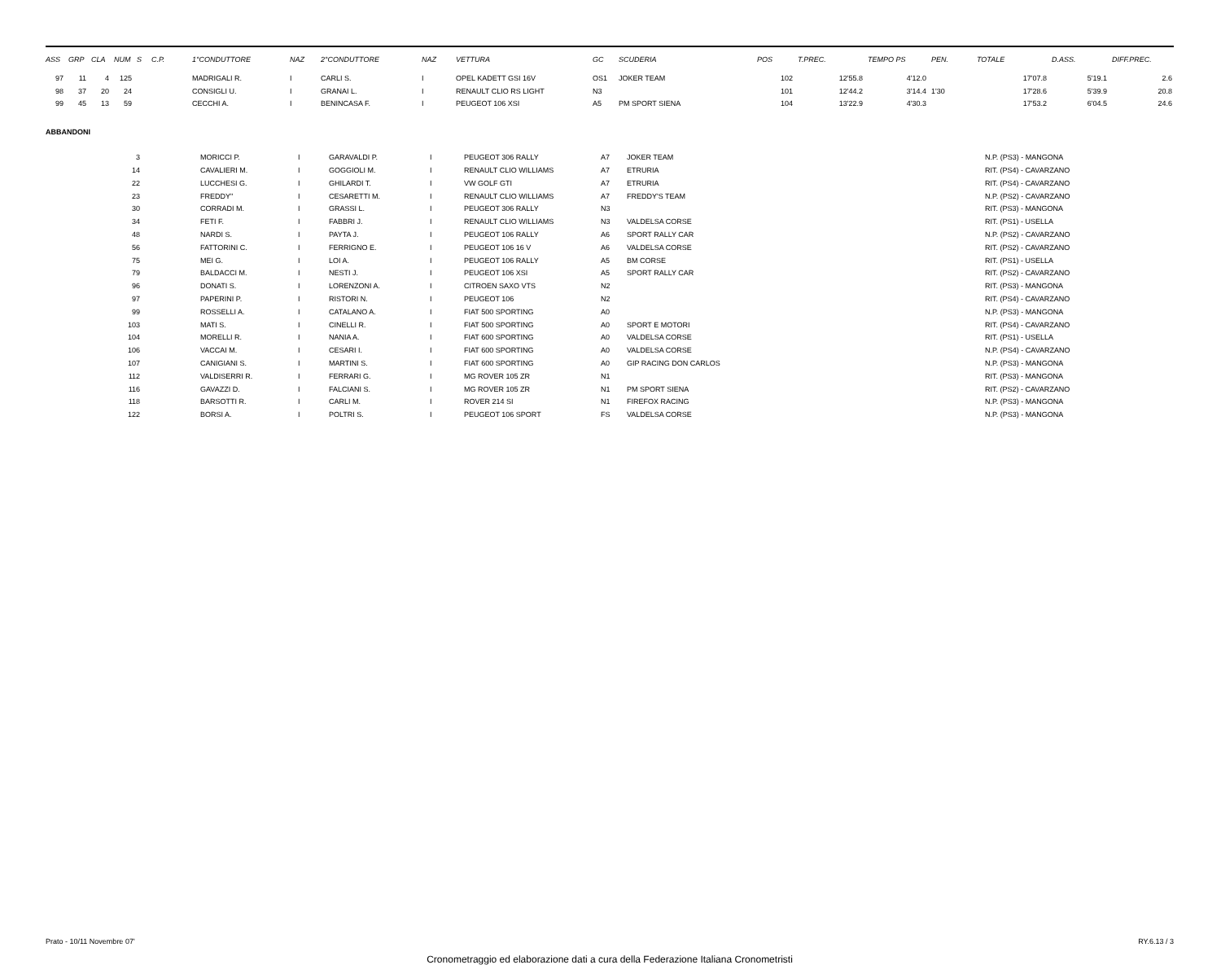| ASS | GRP | CLA | NUM | S | C.P. | 1°CONDUTTORE | NAZ | 2°CONDUTTORE | NAZ | VETTURA | GC | SCUDERIA | POS | T.PREC. | TEMPO PS | PEN. | TOTALE | D.ASS. | DIFF.PREC. |
| --- | --- | --- | --- | --- | --- | --- | --- | --- | --- | --- | --- | --- | --- | --- | --- | --- | --- | --- | --- |
| 97 | 11 | 4 | 125 | | | MADRIGALI R. | I | CARLI S. | I | OPEL KADETT GSI 16V | OS1 | JOKER TEAM | 102 | 12'55.8 | 4'12.0 | | 17'07.8 | 5'19.1 | 2.6 |
| 98 | 37 | 20 | 24 | | | CONSIGLI U. | I | GRANAI L. | I | RENAULT CLIO RS LIGHT | N3 | | 101 | 12'44.2 | 3'14.4 | 1'30 | 17'28.6 | 5'39.9 | 20.8 |
| 99 | 45 | 13 | 59 | | | CECCHI A. | I | BENINCASA F. | I | PEUGEOT 106 XSI | A5 | PM SPORT SIENA | 104 | 13'22.9 | 4'30.3 | | 17'53.2 | 6'04.5 | 24.6 |
ABBANDONI
| 3 | | MORICCI P. | I | GARAVALDI P. | I | PEUGEOT 306 RALLY | A7 | JOKER TEAM | N.P. (PS3) - MANGONA |
| 14 | | CAVALIERI M. | I | GOGGIOLI M. | I | RENAULT CLIO WILLIAMS | A7 | ETRURIA | RIT. (PS4) - CAVARZANO |
| 22 | | LUCCHESI G. | I | GHILARDI T. | I | VW GOLF GTI | A7 | ETRURIA | RIT. (PS4) - CAVARZANO |
| 23 | | FREDDY" | I | CESARETTI M. | I | RENAULT CLIO WILLIAMS | A7 | FREDDY'S TEAM | N.P. (PS2) - CAVARZANO |
| 30 | | CORRADI M. | I | GRASSI L. | I | PEUGEOT 306 RALLY | N3 | | RIT. (PS3) - MANGONA |
| 34 | | FETI F. | I | FABBRI J. | I | RENAULT CLIO WILLIAMS | N3 | VALDELSA CORSE | RIT. (PS1) - USELLA |
| 48 | | NARDI S. | I | PAYTA J. | I | PEUGEOT 106 RALLY | A6 | SPORT RALLY CAR | N.P. (PS2) - CAVARZANO |
| 56 | | FATTORINI C. | I | FERRIGNO E. | I | PEUGEOT 106 16 V | A6 | VALDELSA CORSE | RIT. (PS2) - CAVARZANO |
| 75 | | MEI G. | I | LOI A. | I | PEUGEOT 106 RALLY | A5 | BM CORSE | RIT. (PS1) - USELLA |
| 79 | | BALDACCI M. | I | NESTI J. | I | PEUGEOT 106 XSI | A5 | SPORT RALLY CAR | RIT. (PS2) - CAVARZANO |
| 96 | | DONATI S. | I | LORENZONI A. | I | CITROEN SAXO VTS | N2 | | RIT. (PS3) - MANGONA |
| 97 | | PAPERINI P. | I | RISTORI N. | I | PEUGEOT 106 | N2 | | RIT. (PS4) - CAVARZANO |
| 99 | | ROSSELLI A. | I | CATALANO A. | I | FIAT 500 SPORTING | A0 | | N.P. (PS3) - MANGONA |
| 103 | | MATI S. | I | CINELLI R. | I | FIAT 500 SPORTING | A0 | SPORT E MOTORI | RIT. (PS4) - CAVARZANO |
| 104 | | MORELLI R. | I | NANIA A. | I | FIAT 600 SPORTING | A0 | VALDELSA CORSE | RIT. (PS1) - USELLA |
| 106 | | VACCAI M. | I | CESARI I. | I | FIAT 600 SPORTING | A0 | VALDELSA CORSE | N.P. (PS4) - CAVARZANO |
| 107 | | CANIGIANI S. | I | MARTINI S. | I | FIAT 600 SPORTING | A0 | GIP RACING DON CARLOS | N.P. (PS3) - MANGONA |
| 112 | | VALDISERRI R. | I | FERRARI G. | I | MG ROVER 105 ZR | N1 | | RIT. (PS3) - MANGONA |
| 116 | | GAVAZZI D. | I | FALCIANI S. | I | MG ROVER 105 ZR | N1 | PM SPORT SIENA | RIT. (PS2) - CAVARZANO |
| 118 | | BARSOTTI R. | I | CARLI M. | I | ROVER 214 SI | N1 | FIREFOX RACING | N.P. (PS3) - MANGONA |
| 122 | | BORSI A. | I | POLTRI S. | I | PEUGEOT 106 SPORT | FS | VALDELSA CORSE | N.P. (PS3) - MANGONA |
Prato - 10/11 Novembre 07' RY.6.13 / 3
Cronometraggio ed elaborazione dati a cura della Federazione Italiana Cronometristi